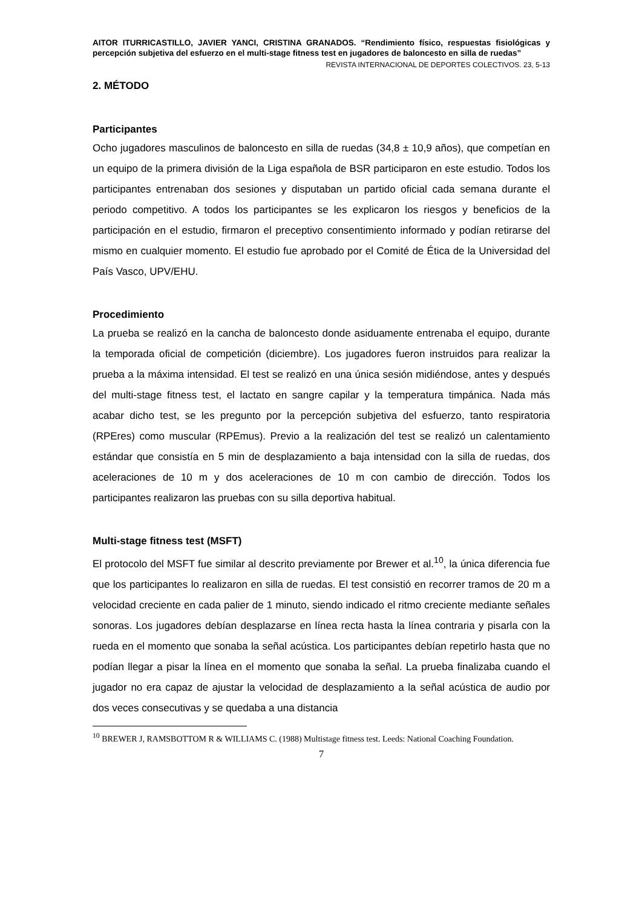AITOR ITURRICASTILLO, JAVIER YANCI, CRISTINA GRANADOS. “Rendimiento físico, respuestas fisiológicas y percepción subjetiva del esfuerzo en el multi-stage fitness test en jugadores de baloncesto en silla de ruedas”
REVISTA INTERNACIONAL DE DEPORTES COLECTIVOS. 23, 5-13
2. MÉTODO
Participantes
Ocho jugadores masculinos de baloncesto en silla de ruedas (34,8 ± 10,9 años), que competían en un equipo de la primera división de la Liga española de BSR participaron en este estudio. Todos los participantes entrenaban dos sesiones y disputaban un partido oficial cada semana durante el periodo competitivo. A todos los participantes se les explicaron los riesgos y beneficios de la participación en el estudio, firmaron el preceptivo consentimiento informado y podían retirarse del mismo en cualquier momento. El estudio fue aprobado por el Comité de Ética de la Universidad del País Vasco, UPV/EHU.
Procedimiento
La prueba se realizó en la cancha de baloncesto donde asiduamente entrenaba el equipo, durante la temporada oficial de competición (diciembre). Los jugadores fueron instruidos para realizar la prueba a la máxima intensidad. El test se realizó en una única sesión midiéndose, antes y después del multi-stage fitness test, el lactato en sangre capilar y la temperatura timpánica. Nada más acabar dicho test, se les pregunto por la percepción subjetiva del esfuerzo, tanto respiratoria (RPEres) como muscular (RPEmus). Previo a la realización del test se realizó un calentamiento estándar que consistía en 5 min de desplazamiento a baja intensidad con la silla de ruedas, dos aceleraciones de 10 m y dos aceleraciones de 10 m con cambio de dirección. Todos los participantes realizaron las pruebas con su silla deportiva habitual.
Multi-stage fitness test (MSFT)
El protocolo del MSFT fue similar al descrito previamente por Brewer et al.<sup>10</sup>, la única diferencia fue que los participantes lo realizaron en silla de ruedas. El test consistió en recorrer tramos de 20 m a velocidad creciente en cada palier de 1 minuto, siendo indicado el ritmo creciente mediante señales sonoras. Los jugadores debían desplazarse en línea recta hasta la línea contraria y pisarla con la rueda en el momento que sonaba la señal acústica. Los participantes debían repetirlo hasta que no podían llegar a pisar la línea en el momento que sonaba la señal. La prueba finalizaba cuando el jugador no era capaz de ajustar la velocidad de desplazamiento a la señal acústica de audio por dos veces consecutivas y se quedaba a una distancia
<sup>10</sup> BREWER J, RAMSBOTTOM R & WILLIAMS C. (1988) Multistage fitness test. Leeds: National Coaching Foundation.
7